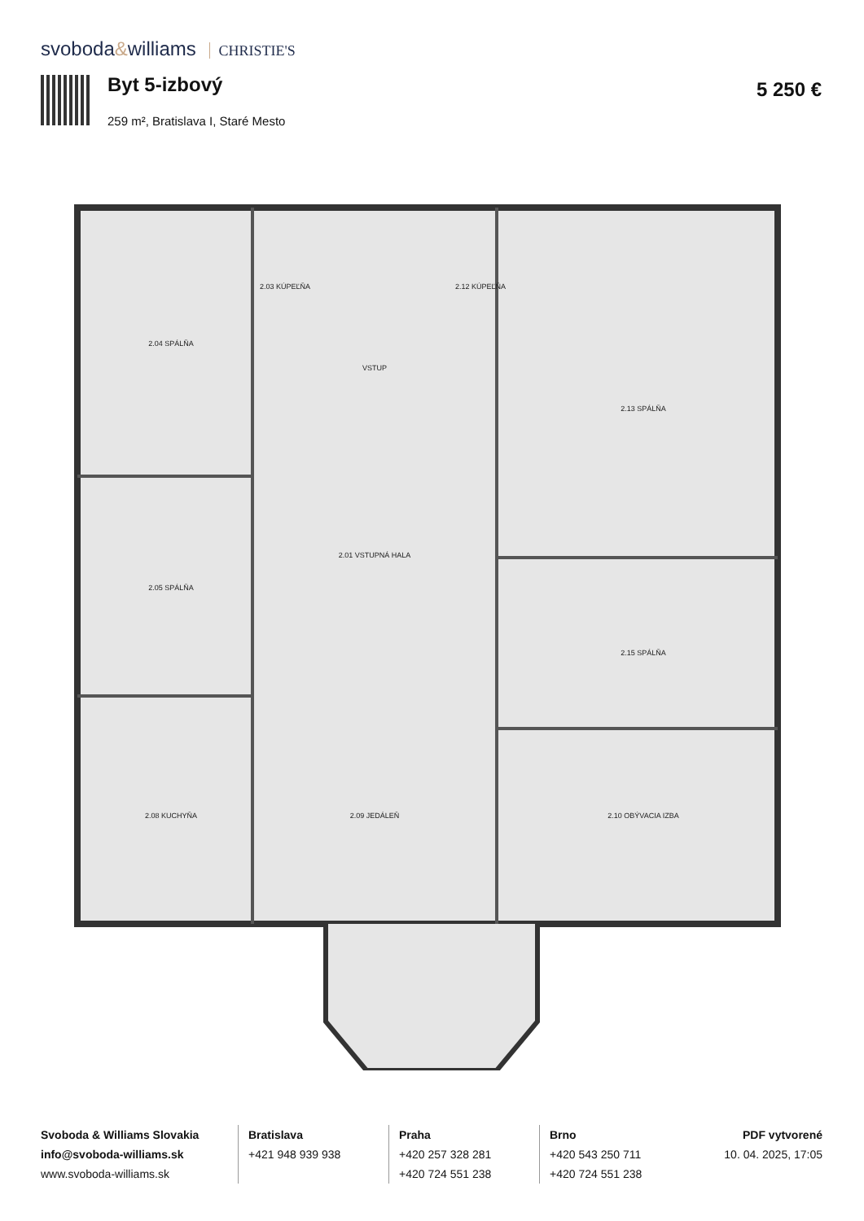svoboda&williams CHRISTIE'S
Byt 5-izbový
259 m², Bratislava I, Staré Mesto
5 250 €
2.04 SPÁLŇA
2.05 SPÁLŇA
2.08 KUCHYŇA
2.01 VSTUPNÁ HALA
2.09 JEDÁLEŇ
VSTUP
2.13 SPÁLŇA
2.15 SPÁLŇA
2.10 OBÝVACIA IZBA
2.03 KÚPEĽŇA
2.12 KÚPEĽŇA
Svoboda & Williams Slovakia
info@svoboda-williams.sk
www.svoboda-williams.sk
Bratislava
+421 948 939 938
Praha
+420 257 328 281
+420 724 551 238
Brno
+420 543 250 711
+420 724 551 238
PDF vytvorené
10. 04. 2025, 17:05